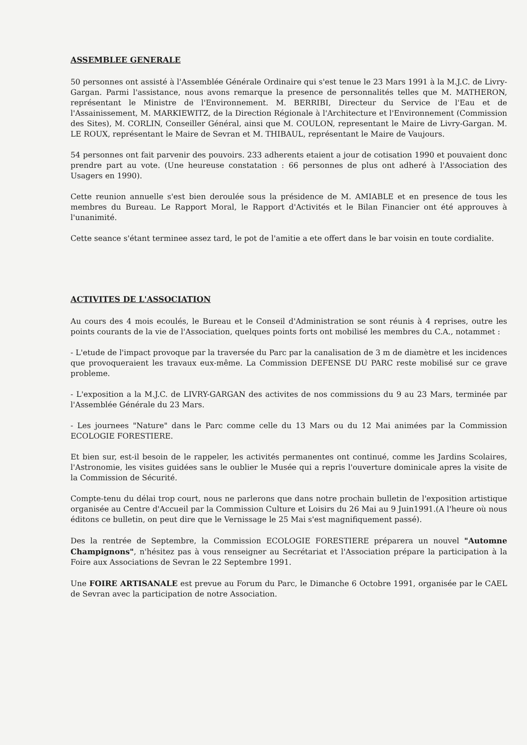ASSEMBLEE GENERALE
50 personnes ont assisté à l'Assemblée Générale Ordinaire qui s'est tenue le 23 Mars 1991 à la M.J.C. de Livry-Gargan. Parmi l'assistance, nous avons remarque la presence de personnalités telles que M. MATHERON, représentant le Ministre de l'Environnement. M. BERRIBI, Directeur du Service de l'Eau et de l'Assainissement, M. MARKIEWITZ, de la Direction Régionale à l'Architecture et l'Environnement (Commission des Sites), M. CORLIN, Conseiller Général, ainsi que M. COULON, representant le Maire de Livry-Gargan. M. LE ROUX, représentant le Maire de Sevran et M. THIBAUL, représentant le Maire de Vaujours.
54 personnes ont fait parvenir des pouvoirs. 233 adherents etaient a jour de cotisation 1990 et pouvaient donc prendre part au vote. (Une heureuse constatation : 66 personnes de plus ont adheré à l'Association des Usagers en 1990).
Cette reunion annuelle s'est bien deroulée sous la présidence de M. AMIABLE et en presence de tous les membres du Bureau. Le Rapport Moral, le Rapport d'Activités et le Bilan Financier ont été approuves à l'unanimité.
Cette seance s'étant terminee assez tard, le pot de l'amitie a ete offert dans le bar voisin en toute cordialite.
ACTIVITES DE L'ASSOCIATION
Au cours des 4 mois ecoulés, le Bureau et le Conseil d'Administration se sont réunis à 4 reprises, outre les points courants de la vie de l'Association, quelques points forts ont mobilisé les membres du C.A., notammet :
- L'etude de l'impact provoque par la traversée du Parc par la canalisation de 3 m de diamètre et les incidences que provoqueraient les travaux eux-même. La Commission DEFENSE DU PARC reste mobilisé sur ce grave probleme.
- L'exposition a la M.J.C. de LIVRY-GARGAN des activites de nos commissions du 9 au 23 Mars, terminée par l'Assemblée Générale du 23 Mars.
- Les journees "Nature" dans le Parc comme celle du 13 Mars ou du 12 Mai animées par la Commission ECOLOGIE FORESTIERE.
Et bien sur, est-il besoin de le rappeler, les activités permanentes ont continué, comme les Jardins Scolaires, l'Astronomie, les visites guidées sans le oublier le Musée qui a repris l'ouverture dominicale apres la visite de la Commission de Sécurité.
Compte-tenu du délai trop court, nous ne parlerons que dans notre prochain bulletin de l'exposition artistique organisée au Centre d'Accueil par la Commission Culture et Loisirs du 26 Mai au 9 Juin1991.(A l'heure où nous éditons ce bulletin, on peut dire que le Vernissage le 25 Mai s'est magnifiquement passé).
Des la rentrée de Septembre, la Commission ECOLOGIE FORESTIERE préparera un nouvel "Automne Champignons", n'hésitez pas à vous renseigner au Secrétariat et l'Association prépare la participation à la Foire aux Associations de Sevran le 22 Septembre 1991.
Une FOIRE ARTISANALE est prevue au Forum du Parc, le Dimanche 6 Octobre 1991, organisée par le CAEL de Sevran avec la participation de notre Association.